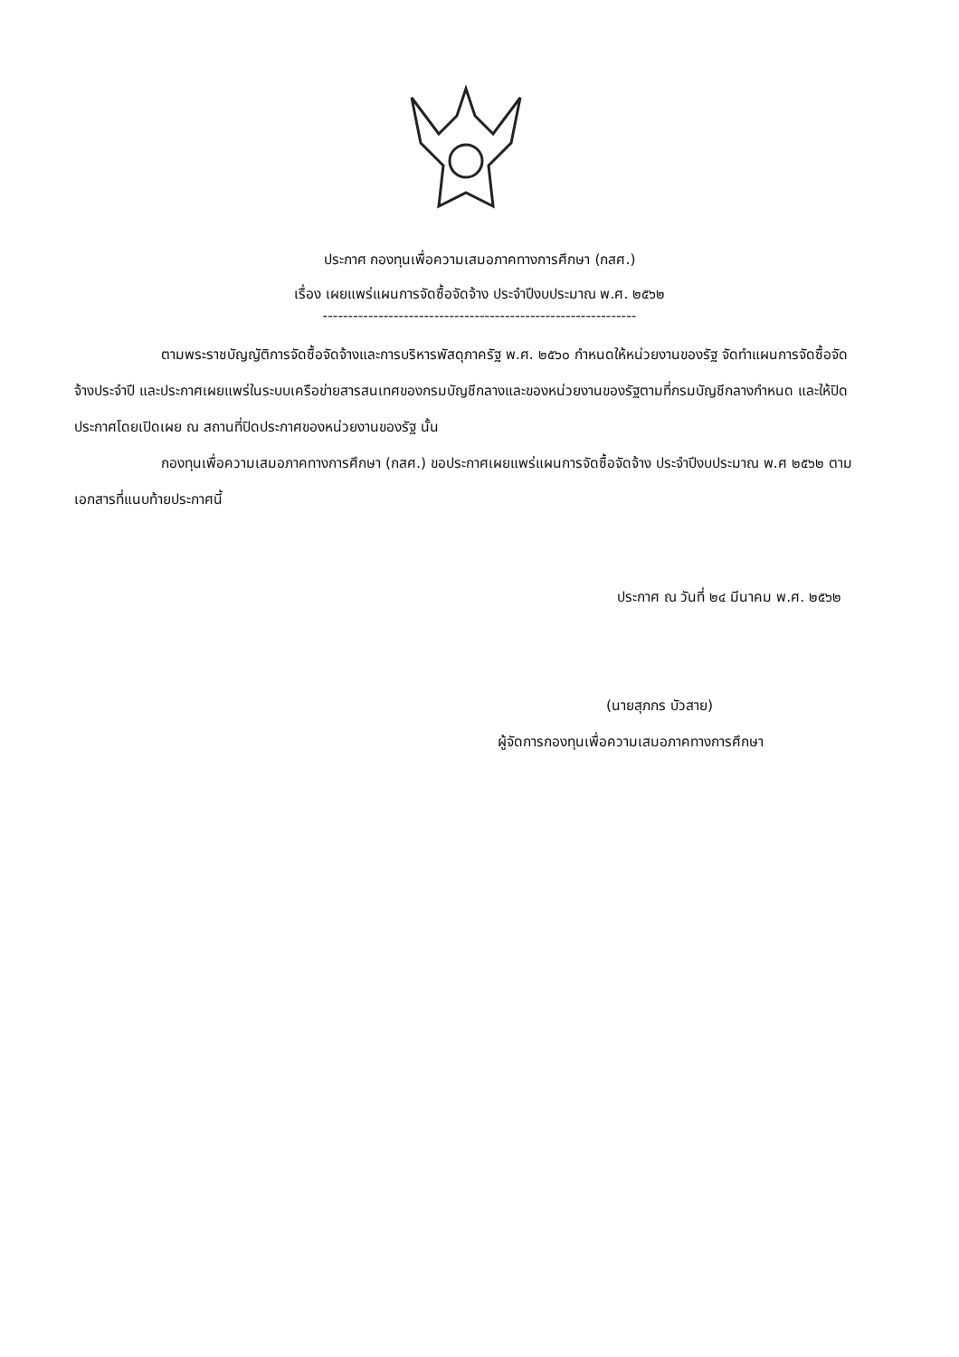ประกาศ กองทุนเพื่อความเสมอภาคทางการศึกษา (กสศ.)
เรื่อง เผยแพร่แผนการจัดซื้อจัดจ้าง ประจำปีงบประมาณ พ.ศ. ๒๕๖๒
--------------------------------------------------------------
ตามพระราชบัญญัติการจัดซื้อจัดจ้างและการบริหารพัสดุภาครัฐ พ.ศ. ๒๕๖๐ กำหนดให้หน่วยงานของรัฐ จัดทำแผนการจัดซื้อจัดจ้างประจำปี และประกาศเผยแพร่ในระบบเครือข่ายสารสนเทศของกรมบัญชีกลางและของหน่วยงานของรัฐตามที่กรมบัญชีกลางกำหนด และให้ปิดประกาศโดยเปิดเผย ณ สถานที่ปิดประกาศของหน่วยงานของรัฐ นั้น
กองทุนเพื่อความเสมอภาคทางการศึกษา (กสศ.) ขอประกาศเผยแพร่แผนการจัดซื้อจัดจ้าง ประจำปีงบประมาณ พ.ศ ๒๕๖๒ ตามเอกสารที่แนบท้ายประกาศนี้
ประกาศ ณ วันที่ ๒๔ มีนาคม พ.ศ. ๒๕๖๒
(นายสุภกร บัวสาย)
ผู้จัดการกองทุนเพื่อความเสมอภาคทางการศึกษา